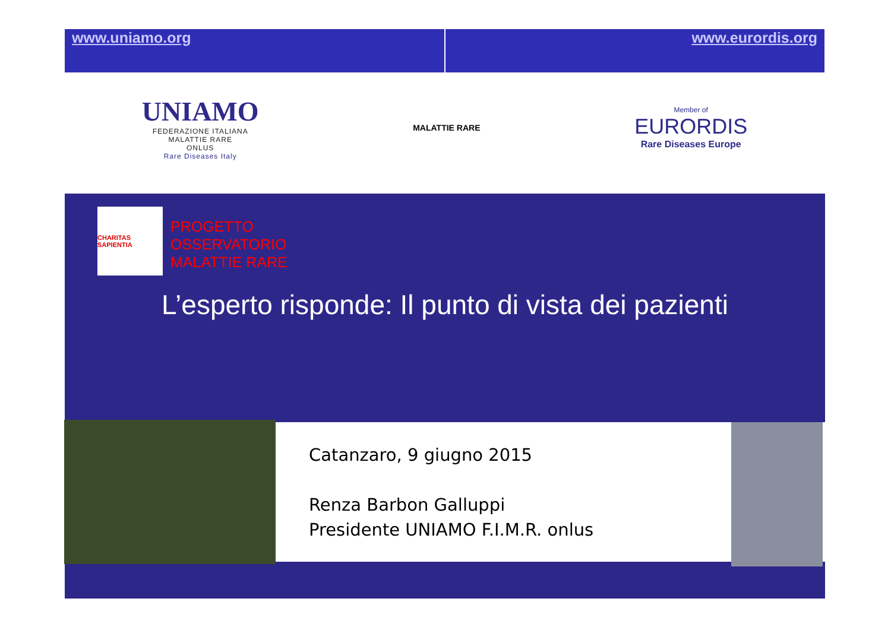www.uniamo.org www.eurordis.org
UNIAMO
FEDERAZIONE ITALIANA
MALATTIE RARE
ONLUS
Rare Diseases Italy
MALATTIE RARE
Member of
EURORDIS
Rare Diseases Europe
CHARITAS SAPIENTIA
PROGETTO
OSSERVATORIO
MALATTIE RARE
L’esperto risponde: Il punto di vista dei pazienti
Catanzaro, 9 giugno 2015
Renza Barbon Galluppi
Presidente UNIAMO F.I.M.R. onlus